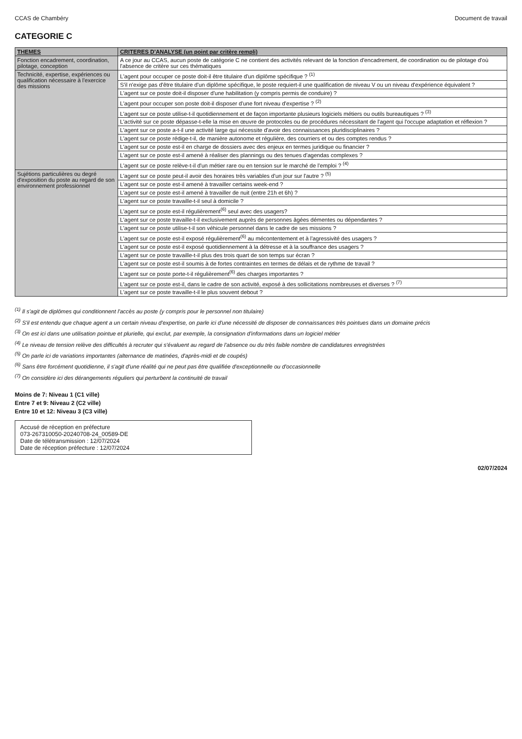CCAS de Chambéry Document de travail
CATEGORIE C
| THEMES | CRITERES D'ANALYSE (un point par critère rempli) |
| --- | --- |
| Fonction encadrement, coordination, pilotage, conception | A ce jour au CCAS, aucun poste de catégorie C ne contient des activités relevant de la fonction d'encadrement, de coordination ou de pilotage d'où l'absence de critère sur ces thématiques |
| Technicité, expertise, expériences ou qualification nécessaire à l'exercice des missions | L'agent pour occuper ce poste doit-il être titulaire d'un diplôme spécifique ? <sup>(1)</sup> |
| | S'il n'exige pas d'être titulaire d'un diplôme spécifique, le poste requiert-il une qualification de niveau V ou un niveau d'expérience équivalent ? |
| | L'agent sur ce poste doit-il disposer d'une habilitation (y compris permis de conduire) ? |
| | L'agent pour occuper son poste doit-il disposer d'une fort niveau d'expertise ? <sup>(2)</sup> |
| | L'agent sur ce poste utilise-t-il quotidiennement et de façon importante plusieurs logiciels métiers ou outils bureautiques ? <sup>(3)</sup> |
| | L'activité sur ce poste dépasse-t-elle la mise en œuvre de protocoles ou de procédures nécessitant de l'agent qui l'occupe adaptation et réflexion ? |
| | L'agent sur ce poste a-t-il une activité large qui nécessite d'avoir des connaissances pluridisciplinaires ? |
| | L'agent sur ce poste rédige-t-il, de manière autonome et régulière, des courriers et ou des comptes rendus ? |
| | L'agent sur ce poste est-il en charge de dossiers avec des enjeux en termes juridique ou financier ? |
| | L'agent sur ce poste est-il amené à réaliser des plannings ou des tenues d'agendas complexes ? |
| | L'agent sur ce poste relève-t-il d'un métier rare ou en tension sur le marché de l'emploi ? <sup>(4)</sup> |
| Sujétions particulières ou degré d'exposition du poste au regard de son environnement professionnel | L'agent sur ce poste peut-il avoir des horaires très variables d'un jour sur l'autre ? <sup>(5)</sup> |
| | L'agent sur ce poste est-il amené à travailler certains week-end ? |
| | L'agent sur ce poste est-il amené à travailler de nuit (entre 21h et 6h) ? |
| | L'agent sur ce poste travaille-t-il seul à domicile ? |
| | L'agent sur ce poste est-il régulièrement<sup>(6)</sup> seul avec des usagers? |
| | L'agent sur ce poste travaille-t-il exclusivement auprès de personnes âgées démentes ou dépendantes ? |
| | L'agent sur ce poste utilise-t-il son véhicule personnel dans le cadre de ses missions ? |
| | L'agent sur ce poste est-il exposé régulièrement<sup>(6)</sup> au mécontentement et à l'agressivité des usagers ? |
| | L'agent sur ce poste est-il exposé quotidiennement à la détresse et à la souffrance des usagers ? |
| | L'agent sur ce poste travaille-t-il plus des trois quart de son temps sur écran ? |
| | L'agent sur ce poste est-il soumis à de fortes contraintes en termes de délais et de rythme de travail ? |
| | L'agent sur ce poste porte-t-il régulièrement<sup>(6)</sup> des charges importantes ? |
| | L'agent sur ce poste est-il, dans le cadre de son activité, exposé à des sollicitations nombreuses et diverses ? <sup>(7)</sup> |
| | L'agent sur ce poste travaille-t-il le plus souvent debout ? |
<sup>(1)</sup> Il s'agit de diplômes qui conditionnent l'accès au poste (y compris pour le personnel non titulaire)
<sup>(2)</sup> S'il est entendu que chaque agent a un certain niveau d'expertise, on parle ici d'une nécessité de disposer de connaissances très pointues dans un domaine précis
<sup>(3)</sup> On est ici dans une utilisation pointue et plurielle, qui exclut, par exemple, la consignation d'informations dans un logiciel métier
<sup>(4)</sup> Le niveau de tension relève des difficultés à recruter qui s'évaluent au regard de l'absence ou du très faible nombre de candidatures enregistrées
<sup>(5)</sup> On parle ici de variations importantes (alternance de matinées, d'après-midi et de coupés)
<sup>(6)</sup> Sans être forcément quotidienne, il s'agit d'une réalité qui ne peut pas être qualifiée d'exceptionnelle ou d'occasionnelle
<sup>(7)</sup> On considère ici des dérangements réguliers qui perturbent la continuité de travail
Moins de 7: Niveau 1 (C1 ville)
Entre 7 et 9: Niveau 2 (C2 ville)
Entre 10 et 12: Niveau 3 (C3 ville)
Accusé de réception en préfecture
073-267310050-20240708-24_00589-DE
Date de télétransmission : 12/07/2024
Date de réception préfecture : 12/07/2024
02/07/2024